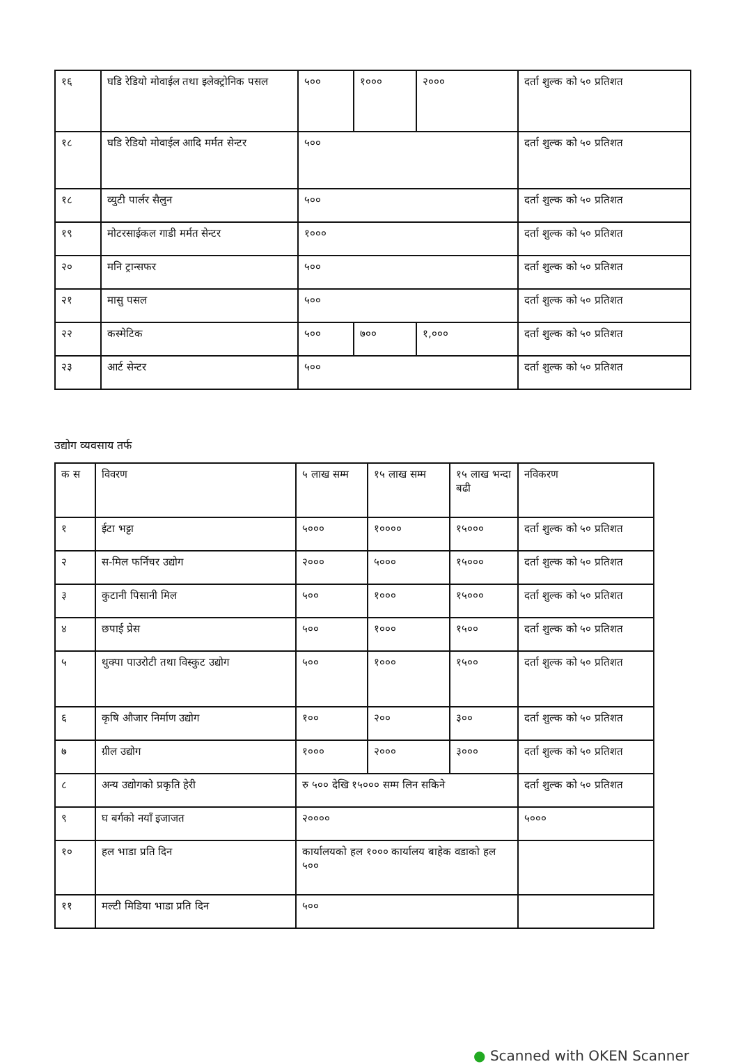| १६ | घडि रेडियो मोवाईल तथा इलेक्ट्रोनिक पसल | ५०० | १००० | २००० | दर्ता शुल्क को ५० प्रतिशत |
| १८ | घडि रेडियो मोवाईल आदि मर्मत सेन्टर | ५०० | | | दर्ता शुल्क को ५० प्रतिशत |
| १८ | व्युटी पार्लर सैलुन | ५०० | | | दर्ता शुल्क को ५० प्रतिशत |
| १९ | मोटरसाईकल गाडी मर्मत सेन्टर | १००० | | | दर्ता शुल्क को ५० प्रतिशत |
| २० | मनि ट्रान्सफर | ५०० | | | दर्ता शुल्क को ५० प्रतिशत |
| २१ | मासु पसल | ५०० | | | दर्ता शुल्क को ५० प्रतिशत |
| २२ | कस्मेटिक | ५०० | ७०० | १,००० | दर्ता शुल्क को ५० प्रतिशत |
| २३ | आर्ट सेन्टर | ५०० | | | दर्ता शुल्क को ५० प्रतिशत |
उद्योग व्यवसाय तर्फ
| क स | विवरण | ५ लाख सम्म | १५ लाख सम्म | १५ लाख भन्दा बढी | नविकरण |
| --- | --- | --- | --- | --- | --- |
| १ | ईटा भट्टा | ५००० | १०००० | १५००० | दर्ता शुल्क को ५० प्रतिशत |
| २ | स-मिल फर्निचर उद्योग | २००० | ५००० | १५००० | दर्ता शुल्क को ५० प्रतिशत |
| ३ | कुटानी पिसानी मिल | ५०० | १००० | १५००० | दर्ता शुल्क को ५० प्रतिशत |
| ४ | छपाई प्रेस | ५०० | १००० | १५०० | दर्ता शुल्क को ५० प्रतिशत |
| ५ | थुक्पा पाउरोटी तथा विस्कुट उद्योग | ५०० | १००० | १५०० | दर्ता शुल्क को ५० प्रतिशत |
| ६ | कृषि औजार निर्माण उद्योग | १०० | २०० | ३०० | दर्ता शुल्क को ५० प्रतिशत |
| ७ | ग्रील उद्योग | १००० | २००० | ३००० | दर्ता शुल्क को ५० प्रतिशत |
| ८ | अन्य उद्योगको प्रकृति हेरी | रु ५०० देखि १५००० सम्म लिन सकिने | | | दर्ता शुल्क को ५० प्रतिशत |
| ९ | घ बर्गको नयाँ इजाजत | २०००० | | | ५००० |
| १० | हल भाडा प्रति दिन | कार्यालयको हल १००० कार्यालय बाहेक वडाको हल ५०० | | | |
| ११ | मल्टी मिडिया भाडा प्रति दिन | ५०० | | | |
● Scanned with OKEN Scanner